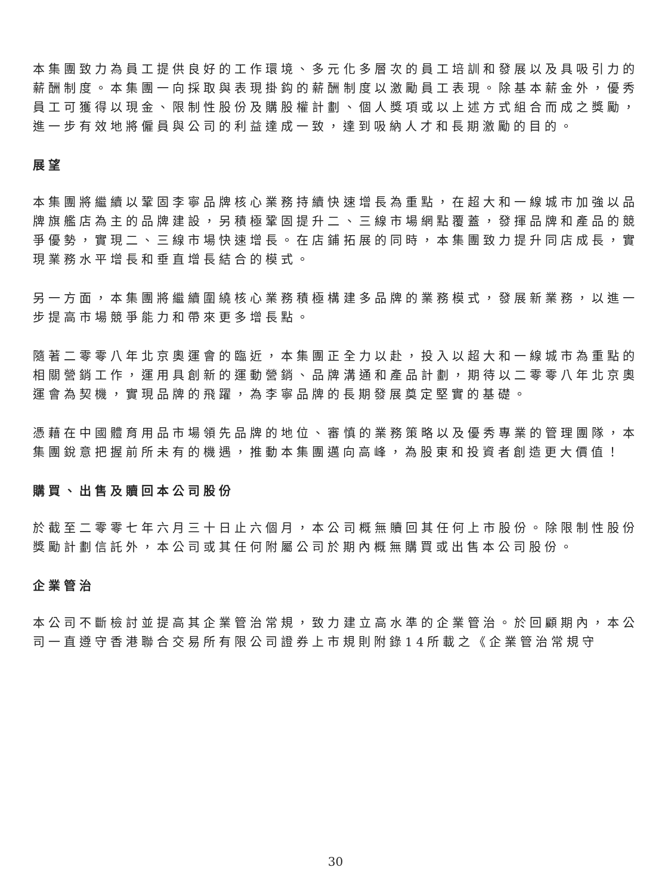本集團致力為員工提供良好的工作環境、多元化多層次的員工培訓和發展以及具吸引力的薪酬制度。本集團一向採取與表現掛鈎的薪酬制度以激勵員工表現。除基本薪金外，優秀員工可獲得以現金、限制性股份及購股權計劃、個人獎項或以上述方式組合而成之獎勵，進一步有效地將僱員與公司的利益達成一致，達到吸納人才和長期激勵的目的。
展望
本集團將繼續以鞏固李寧品牌核心業務持續快速增長為重點，在超大和一線城市加強以品牌旗艦店為主的品牌建設，另積極鞏固提升二、三線市場網點覆蓋，發揮品牌和產品的競爭優勢，實現二、三線市場快速增長。在店鋪拓展的同時，本集團致力提升同店成長，實現業務水平增長和垂直增長結合的模式。
另一方面，本集團將繼續圍繞核心業務積極構建多品牌的業務模式，發展新業務，以進一步提高市場競爭能力和帶來更多增長點。
隨著二零零八年北京奧運會的臨近，本集團正全力以赴，投入以超大和一線城市為重點的相關營銷工作，運用具創新的運動營銷、品牌溝通和產品計劃，期待以二零零八年北京奧運會為契機，實現品牌的飛躍，為李寧品牌的長期發展奠定堅實的基礎。
憑藉在中國體育用品市場領先品牌的地位、審慎的業務策略以及優秀專業的管理團隊，本集團銳意把握前所未有的機遇，推動本集團邁向高峰，為股東和投資者創造更大價值！
購買、出售及贖回本公司股份
於截至二零零七年六月三十日止六個月，本公司概無贖回其任何上市股份。除限制性股份獎勵計劃信託外，本公司或其任何附屬公司於期內概無購買或出售本公司股份。
企業管治
本公司不斷檢討並提高其企業管治常規，致力建立高水準的企業管治。於回顧期內，本公司一直遵守香港聯合交易所有限公司證券上市規則附錄14所載之《企業管治常規守
30